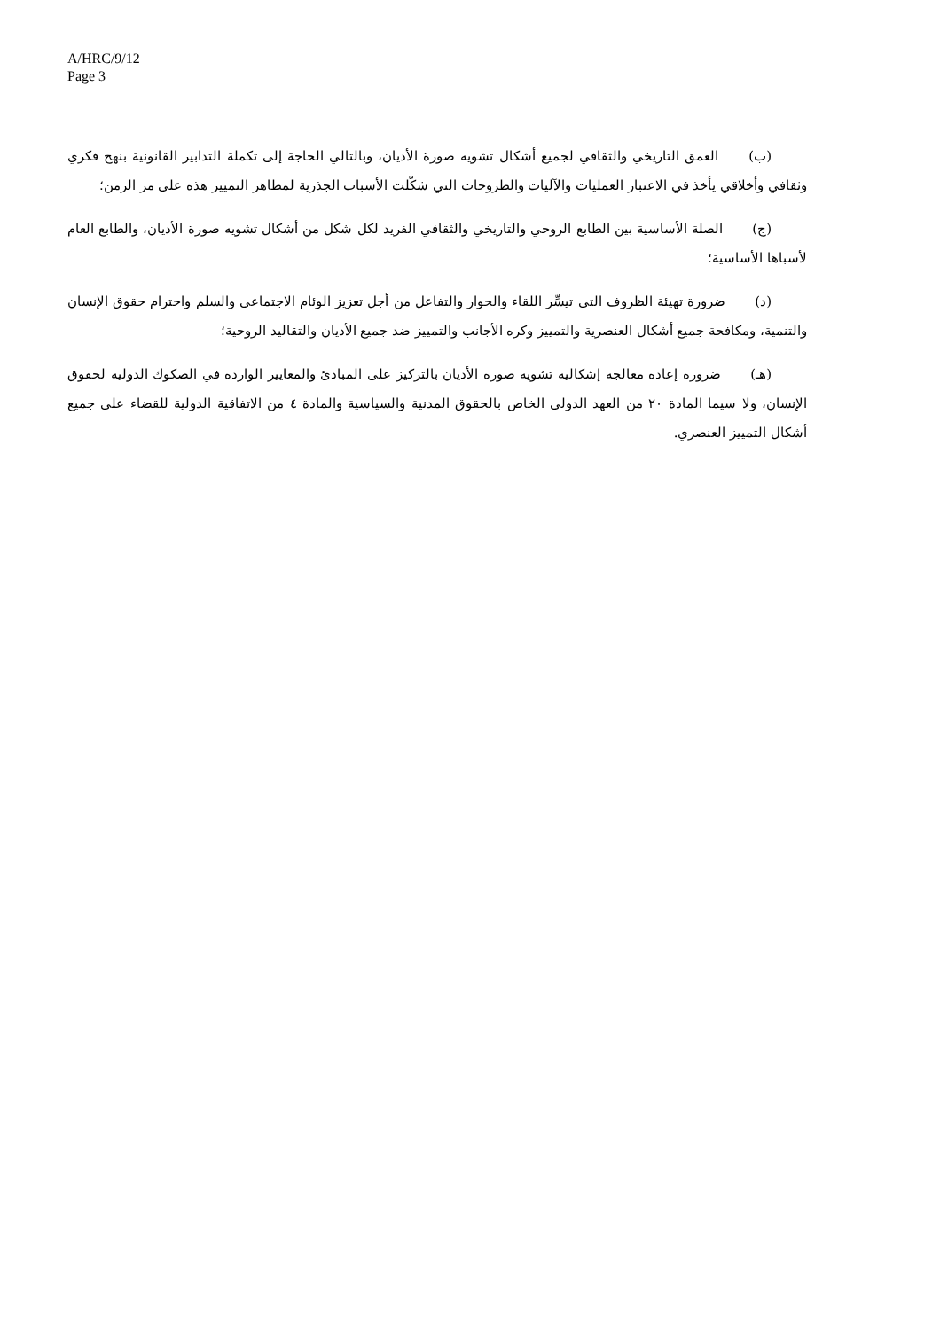A/HRC/9/12
Page 3
(ب) العمق التاريخي والثقافي لجميع أشكال تشويه صورة الأديان، وبالتالي الحاجة إلى تكملة التدابير القانونية بنهج فكري وثقافي وأخلاقي يأخذ في الاعتبار العمليات والآليات والطروحات التي شكّلت الأسباب الجذرية لمظاهر التمييز هذه على مر الزمن؛
(ج) الصلة الأساسية بين الطابع الروحي والتاريخي والثقافي الفريد لكل شكل من أشكال تشويه صورة الأديان، والطابع العام لأسباها الأساسية؛
(د) ضرورة تهيئة الظروف التي تيسِّر اللقاء والحوار والتفاعل من أجل تعزيز الوئام الاجتماعي والسلم واحترام حقوق الإنسان والتنمية، ومكافحة جميع أشكال العنصرية والتمييز وكره الأجانب والتمييز ضد جميع الأديان والتقاليد الروحية؛
(هـ) ضرورة إعادة معالجة إشكالية تشويه صورة الأديان بالتركيز على المبادئ والمعايير الواردة في الصكوك الدولية لحقوق الإنسان، ولا سيما المادة ٢٠ من العهد الدولي الخاص بالحقوق المدنية والسياسية والمادة ٤ من الاتفاقية الدولية للقضاء على جميع أشكال التمييز العنصري.